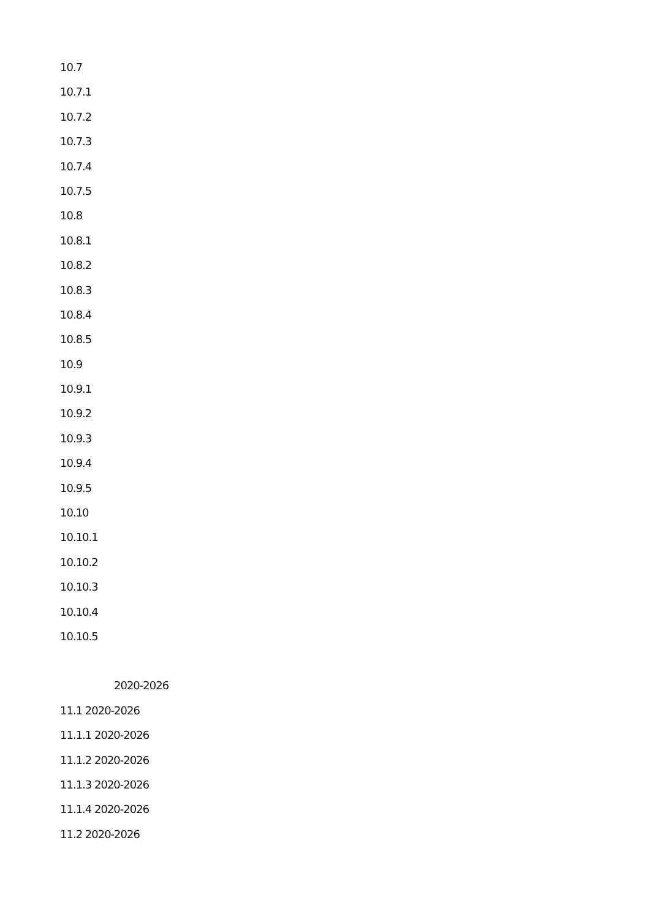10.7
10.7.1
10.7.2
10.7.3
10.7.4
10.7.5
10.8
10.8.1
10.8.2
10.8.3
10.8.4
10.8.5
10.9
10.9.1
10.9.2
10.9.3
10.9.4
10.9.5
10.10
10.10.1
10.10.2
10.10.3
10.10.4
10.10.5
2020-2026
11.1 2020-2026
11.1.1 2020-2026
11.1.2 2020-2026
11.1.3 2020-2026
11.1.4 2020-2026
11.2 2020-2026